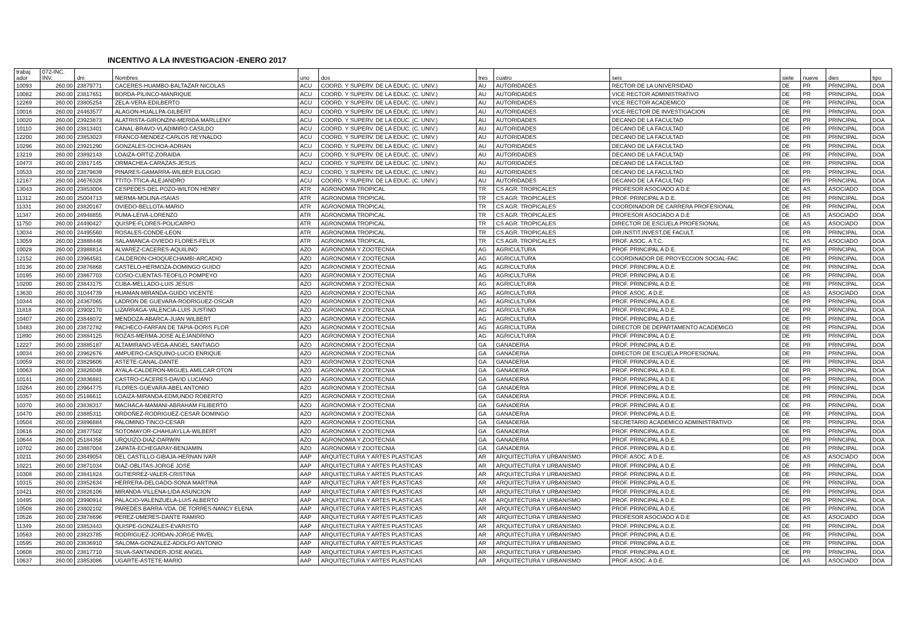INCENTIVO A LA INVESTIGACION -ENERO 2017
| trabaj ador | 072-INC. INV. | dni | Nombres | uno | dos | tres | cuatro | seis | siete | nueve | dies | tipo |
| --- | --- | --- | --- | --- | --- | --- | --- | --- | --- | --- | --- | --- |
| 10093 | 260.00 | 23879771 | CACERES-HUAMBO-BALTAZAR NICOLAS | ACU | COORD. Y SUPERV. DE LA EDUC. (C. UNIV.) | AU | AUTORIDADES | RECTOR DE LA UNIVERSIDAD | DE | PR | PRINCIPAL | DOA |
| 10082 | 260.00 | 23817651 | BORDA-PILINCO-MANRIQUE | ACU | COORD. Y SUPERV. DE LA EDUC. (C. UNIV.) | AU | AUTORIDADES | VICE RECTOR ADMINISTRATIVO | DE | PR | PRINCIPAL | DOA |
| 12269 | 260.00 | 23805254 | ZELA-VERA-EDILBERTO | ACU | COORD. Y SUPERV. DE LA EDUC. (C. UNIV.) | AU | AUTORIDADES | VICE RECTOR ACADEMICO | DE | PR | PRINCIPAL | DOA |
| 10016 | 260.00 | 24463577 | ALAGON-HUALLPA-GILBERT | ACU | COORD. Y SUPERV. DE LA EDUC. (C. UNIV.) | AU | AUTORIDADES | VICE-RECTOR DE INVESTIGACION | DE | PR | PRINCIPAL | DOA |
| 10020 | 260.00 | 23923873 | ALATRISTA-GIRONZINI-MERIDA MARLLENY | ACU | COORD. Y SUPERV. DE LA EDUC. (C. UNIV.) | AU | AUTORIDADES | DECANO DE LA FACULTAD | DE | PR | PRINCIPAL | DOA |
| 10110 | 260.00 | 23813401 | CANAL-BRAVO-VLADIMIRO CASILDO | ACU | COORD. Y SUPERV. DE LA EDUC. (C. UNIV.) | AU | AUTORIDADES | DECANO DE LA FACULTAD | DE | PR | PRINCIPAL | DOA |
| 12200 | 260.00 | 23853023 | FRANCO-MENDEZ-CARLOS REYNALDO | ACU | COORD. Y SUPERV. DE LA EDUC. (C. UNIV.) | AU | AUTORIDADES | DECANO DE LA FACULTAD | DE | PR | PRINCIPAL | DOA |
| 10296 | 260.00 | 23921290 | GONZALES-OCHOA-ADRIAN | ACU | COORD. Y SUPERV. DE LA EDUC. (C. UNIV.) | AU | AUTORIDADES | DECANO DE LA FACULTAD | DE | PR | PRINCIPAL | DOA |
| 13219 | 260.00 | 23892143 | LOAIZA-ORTIZ-ZORAIDA | ACU | COORD. Y SUPERV. DE LA EDUC. (C. UNIV.) | AU | AUTORIDADES | DECANO DE LA FACULTAD | DE | PR | PRINCIPAL | DOA |
| 10473 | 260.00 | 23817145 | ORMACHEA-CARAZAS-JESUS | ACU | COORD. Y SUPERV. DE LA EDUC. (C. UNIV.) | AU | AUTORIDADES | DECANO DE LA FACULTAD | DE | PR | PRINCIPAL | DOA |
| 10533 | 260.00 | 23879839 | PINARES-GAMARRA-WILBER EULOGIO | ACU | COORD. Y SUPERV. DE LA EDUC. (C. UNIV.) | AU | AUTORIDADES | DECANO DE LA FACULTAD | DE | PR | PRINCIPAL | DOA |
| 12167 | 260.00 | 24676328 | TTITO-TTICA-ALEJANDRO | ACU | COORD. Y SUPERV. DE LA EDUC. (C. UNIV.) | AU | AUTORIDADES | DECANO DE LA FACULTAD | DE | PR | PRINCIPAL | DOA |
| 13043 | 260.00 | 23853004 | CESPEDES-DEL POZO-WILTON HENRY | ATR | AGRONOMIA TROPICAL | TR | CS AGR. TROPICALES | PROFESOR ASOCIADO A D.E | DE | AS | ASOCIADO | DOA |
| 11312 | 260.00 | 25004713 | MERMA-MOLINA-ISAIAS | ATR | AGRONOMIA TROPICAL | TR | CS AGR. TROPICALES | PROF. PRINCIPAL A D.E. | DE | PR | PRINCIPAL | DOA |
| 11331 | 260.00 | 23820167 | OVIEDO-BELLOTA-MARIO | ATR | AGRONOMIA TROPICAL | TR | CS AGR. TROPICALES | COORDINADOR DE CARRERA PROFESIONAL | DE | PR | PRINCIPAL | DOA |
| 11347 | 260.00 | 24948855 | PUMA-LEIVA-LORENZO | ATR | AGRONOMIA TROPICAL | TR | CS AGR. TROPICALES | PROFESOR ASOCIADO A D.E | DE | AS | ASOCIADO | DOA |
| 11750 | 260.00 | 24490427 | QUISPE-FLORES-POLICARPO | ATR | AGRONOMIA TROPICAL | TR | CS AGR. TROPICALES | DIRECTOR DE ESCUELA PROFESIONAL | DE | AS | ASOCIADO | DOA |
| 13034 | 260.00 | 24495560 | ROSALES-CONDE-LEON | ATR | AGRONOMIA TROPICAL | TR | CS AGR. TROPICALES | DIR.INSTIT.INVEST.DE FACULT. | DE | PR | PRINCIPAL | DOA |
| 13059 | 260.00 | 23888448 | SALAMANCA-OVIEDO FLORES-FELIX | ATR | AGRONOMIA TROPICAL | TR | CS AGR. TROPICALES | PROF. ASOC. A T.C. | TC | AS | ASOCIADO | DOA |
| 10028 | 260.00 | 23988814 | ALVAREZ-CACERES-AQUILINO | AZO | AGRONOMIA Y ZOOTECNIA | AG | AGRICULTURA | PROF. PRINCIPAL A D.E. | DE | PR | PRINCIPAL | DOA |
| 12152 | 260.00 | 23964581 | CALDERON-CHOQUECHAMBI-ARCADIO | AZO | AGRONOMIA Y ZOOTECNIA | AG | AGRICULTURA | COORDINADOR DE PROYECCION SOCIAL-FAC | DE | PR | PRINCIPAL | DOA |
| 10136 | 260.00 | 23876868 | CASTELO-HERMOZA-DOMINGO GUIDO | AZO | AGRONOMIA Y ZOOTECNIA | AG | AGRICULTURA | PROF. PRINCIPAL A D.E. | DE | PR | PRINCIPAL | DOA |
| 10195 | 260.00 | 23867703 | COSIO-CUENTAS-TEOFILO POMPEYO | AZO | AGRONOMIA Y ZOOTECNIA | AG | AGRICULTURA | PROF. PRINCIPAL A D.E. | DE | PR | PRINCIPAL | DOA |
| 10200 | 260.00 | 23843175 | CUBA-MELLADO-LUIS JESUS | AZO | AGRONOMIA Y ZOOTECNIA | AG | AGRICULTURA | PROF. PRINCIPAL A D.E. | DE | PR | PRINCIPAL | DOA |
| 13630 | 260.00 | 31044739 | HUAMAN-MIRANDA-GUIDO VICENTE | AZO | AGRONOMIA Y ZOOTECNIA | AG | AGRICULTURA | PROF. ASOC. A D.E. | DE | AS | ASOCIADO | DOA |
| 10344 | 260.00 | 24367065 | LADRON DE GUEVARA-RODRIGUEZ-OSCAR | AZO | AGRONOMIA Y ZOOTECNIA | AG | AGRICULTURA | PROF. PRINCIPAL A D.E. | DE | PR | PRINCIPAL | DOA |
| 11818 | 260.00 | 23902170 | LIZARRAGA-VALENCIA-LUIS JUSTINO | AZO | AGRONOMIA Y ZOOTECNIA | AG | AGRICULTURA | PROF. PRINCIPAL A D.E. | DE | PR | PRINCIPAL | DOA |
| 10407 | 260.00 | 23848072 | MENDOZA-ABARCA-JUAN WILBERT | AZO | AGRONOMIA Y ZOOTECNIA | AG | AGRICULTURA | PROF. PRINCIPAL A D.E. | DE | PR | PRINCIPAL | DOA |
| 10483 | 260.00 | 23872782 | PACHECO-FARFAN DE TAPIA-DORIS FLOR | AZO | AGRONOMIA Y ZOOTECNIA | AG | AGRICULTURA | DIRECTOR DE DEPARTAMENTO ACADEMICO | DE | PR | PRINCIPAL | DOA |
| 11890 | 260.00 | 23884125 | ROZAS-MERMA-JOSE ALEJANDRINO | AZO | AGRONOMIA Y ZOOTECNIA | AG | AGRICULTURA | PROF. PRINCIPAL A D.E. | DE | PR | PRINCIPAL | DOA |
| 12227 | 260.00 | 23885187 | ALTAMIRANO-VEGA-ANGEL SANTIAGO | AZO | AGRONOMIA Y ZOOTECNIA | GA | GANADERIA | PROF. PRINCIPAL A D.E. | DE | PR | PRINCIPAL | DOA |
| 10034 | 260.00 | 23962676 | AMPUERO-CASQUINO-LUCIO ENRIQUE | AZO | AGRONOMIA Y ZOOTECNIA | GA | GANADERIA | DIRECTOR DE ESCUELA PROFESIONAL | DE | PR | PRINCIPAL | DOA |
| 10059 | 260.00 | 23829606 | ASTETE-CANAL-DANTE | AZO | AGRONOMIA Y ZOOTECNIA | GA | GANADERIA | PROF. PRINCIPAL A D.E. | DE | PR | PRINCIPAL | DOA |
| 10063 | 260.00 | 23826048 | AYALA-CALDERON-MIGUEL AMILCAR OTON | AZO | AGRONOMIA Y ZOOTECNIA | GA | GANADERIA | PROF. PRINCIPAL A D.E. | DE | PR | PRINCIPAL | DOA |
| 10141 | 260.00 | 23836881 | CASTRO-CACERES-DAVID LUCIANO | AZO | AGRONOMIA Y ZOOTECNIA | GA | GANADERIA | PROF. PRINCIPAL A D.E. | DE | PR | PRINCIPAL | DOA |
| 10264 | 260.00 | 23964775 | FLORES-GUEVARA-ABEL ANTONIO | AZO | AGRONOMIA Y ZOOTECNIA | GA | GANADERIA | PROF. PRINCIPAL A D.E. | DE | PR | PRINCIPAL | DOA |
| 10357 | 260.00 | 25186611 | LOAIZA-MIRANDA-EDMUNDO ROBERTO | AZO | AGRONOMIA Y ZOOTECNIA | GA | GANADERIA | PROF. PRINCIPAL A D.E. | DE | PR | PRINCIPAL | DOA |
| 10370 | 260.00 | 23838317 | MACHACA-MAMANI-ABRAHAM FILIBERTO | AZO | AGRONOMIA Y ZOOTECNIA | GA | GANADERIA | PROF. PRINCIPAL A D.E. | DE | PR | PRINCIPAL | DOA |
| 10470 | 260.00 | 23885311 | ORDOÑEZ-RODRIGUEZ-CESAR DOMINGO | AZO | AGRONOMIA Y ZOOTECNIA | GA | GANADERIA | PROF. PRINCIPAL A D.E. | DE | PR | PRINCIPAL | DOA |
| 10504 | 260.00 | 23896884 | PALOMINO-TINCO-CESAR | AZO | AGRONOMIA Y ZOOTECNIA | GA | GANADERIA | SECRETARIO ACADEMICO ADMINISTRATIVO | DE | PR | PRINCIPAL | DOA |
| 10616 | 260.00 | 23877502 | SOTOMAYOR-CHAHUAYLLA-WILBERT | AZO | AGRONOMIA Y ZOOTECNIA | GA | GANADERIA | PROF. PRINCIPAL A D.E. | DE | PR | PRINCIPAL | DOA |
| 10644 | 260.00 | 25184358 | URQUIZO-DIAZ-DARWIN | AZO | AGRONOMIA Y ZOOTECNIA | GA | GANADERIA | PROF. PRINCIPAL A D.E. | DE | PR | PRINCIPAL | DOA |
| 10702 | 260.00 | 23887004 | ZAPATA-ECHEGARAY-BENJAMIN | AZO | AGRONOMIA Y ZOOTECNIA | GA | GANADERIA | PROF. PRINCIPAL A D.E. | DE | PR | PRINCIPAL | DOA |
| 10211 | 260.00 | 23849054 | DEL CASTILLO-GIBAJA-HERNAN IVAR | AAP | ARQUITECTURA Y ARTES PLASTICAS | AR | ARQUITECTURA Y URBANISMO | PROF. ASOC. A D.E. | DE | AS | ASOCIADO | DOA |
| 10221 | 260.00 | 23871034 | DIAZ-OBLITAS-JORGE JOSE | AAP | ARQUITECTURA Y ARTES PLASTICAS | AR | ARQUITECTURA Y URBANISMO | PROF. PRINCIPAL A D.E. | DE | PR | PRINCIPAL | DOA |
| 10308 | 260.00 | 23841824 | GUTIERREZ-VALER-CRISTINA | AAP | ARQUITECTURA Y ARTES PLASTICAS | AR | ARQUITECTURA Y URBANISMO | PROF. PRINCIPAL A D.E. | DE | PR | PRINCIPAL | DOA |
| 10315 | 260.00 | 23852634 | HERRERA-DELGADO-SONIA MARTINA | AAP | ARQUITECTURA Y ARTES PLASTICAS | AR | ARQUITECTURA Y URBANISMO | PROF. PRINCIPAL A D.E. | DE | PR | PRINCIPAL | DOA |
| 10421 | 260.00 | 23826106 | MIRANDA-VILLENA-LIDA ASUNCION | AAP | ARQUITECTURA Y ARTES PLASTICAS | AR | ARQUITECTURA Y URBANISMO | PROF. PRINCIPAL A D.E. | DE | PR | PRINCIPAL | DOA |
| 10495 | 260.00 | 23990914 | PALACIO-VALENZUELA-LUIS ALBERTO | AAP | ARQUITECTURA Y ARTES PLASTICAS | AR | ARQUITECTURA Y URBANISMO | PROF. PRINCIPAL A D.E. | DE | PR | PRINCIPAL | DOA |
| 10508 | 260.00 | 23802102 | PAREDES BARRA-VDA. DE TORRES-NANCY ELENA | AAP | ARQUITECTURA Y ARTES PLASTICAS | AR | ARQUITECTURA Y URBANISMO | PROF. PRINCIPAL A D.E. | DE | PR | PRINCIPAL | DOA |
| 10526 | 260.00 | 23878696 | PEREZ-UMERES-DANTE RAMIRO | AAP | ARQUITECTURA Y ARTES PLASTICAS | AR | ARQUITECTURA Y URBANISMO | PROFESOR ASOCIADO A D.E | DE | AS | ASOCIADO | DOA |
| 11349 | 260.00 | 23853443 | QUISPE-GONZALES-EVARISTO | AAP | ARQUITECTURA Y ARTES PLASTICAS | AR | ARQUITECTURA Y URBANISMO | PROF. PRINCIPAL A D.E. | DE | PR | PRINCIPAL | DOA |
| 10563 | 260.00 | 23823785 | RODRIGUEZ-JORDAN-JORGE PAVEL | AAP | ARQUITECTURA Y ARTES PLASTICAS | AR | ARQUITECTURA Y URBANISMO | PROF. PRINCIPAL A D.E. | DE | PR | PRINCIPAL | DOA |
| 10595 | 260.00 | 23836910 | SALOMA-GONZALEZ-ADOLFO ANTONIO | AAP | ARQUITECTURA Y ARTES PLASTICAS | AR | ARQUITECTURA Y URBANISMO | PROF. PRINCIPAL A D.E. | DE | PR | PRINCIPAL | DOA |
| 10608 | 260.00 | 23817710 | SILVA-SANTANDER-JOSE ANGEL | AAP | ARQUITECTURA Y ARTES PLASTICAS | AR | ARQUITECTURA Y URBANISMO | PROF. PRINCIPAL A D.E. | DE | PR | PRINCIPAL | DOA |
| 10637 | 260.00 | 23853086 | UGARTE-ASTETE-MARIO | AAP | ARQUITECTURA Y ARTES PLASTICAS | AR | ARQUITECTURA Y URBANISMO | PROF. ASOC. A D.E. | DE | AS | ASOCIADO | DOA |